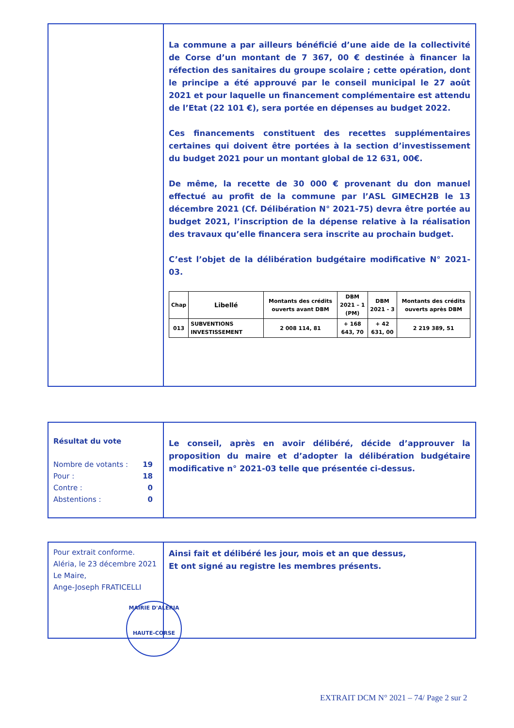La commune a par ailleurs bénéficié d’une aide de la collectivité de Corse d’un montant de 7 367, 00 € destinée à financer la réfection des sanitaires du groupe scolaire ; cette opération, dont le principe a été approuvé par le conseil municipal le 27 août 2021 et pour laquelle un financement complémentaire est attendu de l’Etat (22 101 €), sera portée en dépenses au budget 2022.
Ces financements constituent des recettes supplémentaires certaines qui doivent être portées à la section d’investissement du budget 2021 pour un montant global de 12 631, 00€.
De même, la recette de 30 000 € provenant du don manuel effectué au profit de la commune par l’ASL GIMECH2B le 13 décembre 2021 (Cf. Délibération N° 2021-75) devra être portée au budget 2021, l’inscription de la dépense relative à la réalisation des travaux qu’elle financera sera inscrite au prochain budget.
C’est l’objet de la délibération budgétaire modificative N° 2021-03.
| Chap | Libellé | Montants des crédits ouverts avant DBM | DBM 2021 – 1 (PM) | DBM 2021 - 3 | Montants des crédits ouverts après DBM |
| --- | --- | --- | --- | --- | --- |
| 013 | SUBVENTIONS INVESTISSEMENT | 2 008 114, 81 | + 168 643, 70 | + 42 631, 00 | 2 219 389, 51 |
Résultat du vote
Nombre de votants : 19
Pour : 18
Contre : 0
Abstentions : 0
Le conseil, après en avoir délibéré, décide d’approuver la proposition du maire et d’adopter la délibération budgétaire modificative n° 2021-03 telle que présentée ci-dessus.
Pour extrait conforme.
Aléria, le 23 décembre 2021
Le Maire,
Ange-Joseph FRATICELLI
Ainsi fait et délibéré les jour, mois et an que dessus,
Et ont signé au registre les membres présents.
MAIRIE D'ALERIA
HAUTE-CORSE
EXTRAIT DCM N° 2021 – 74/ Page 2 sur 2